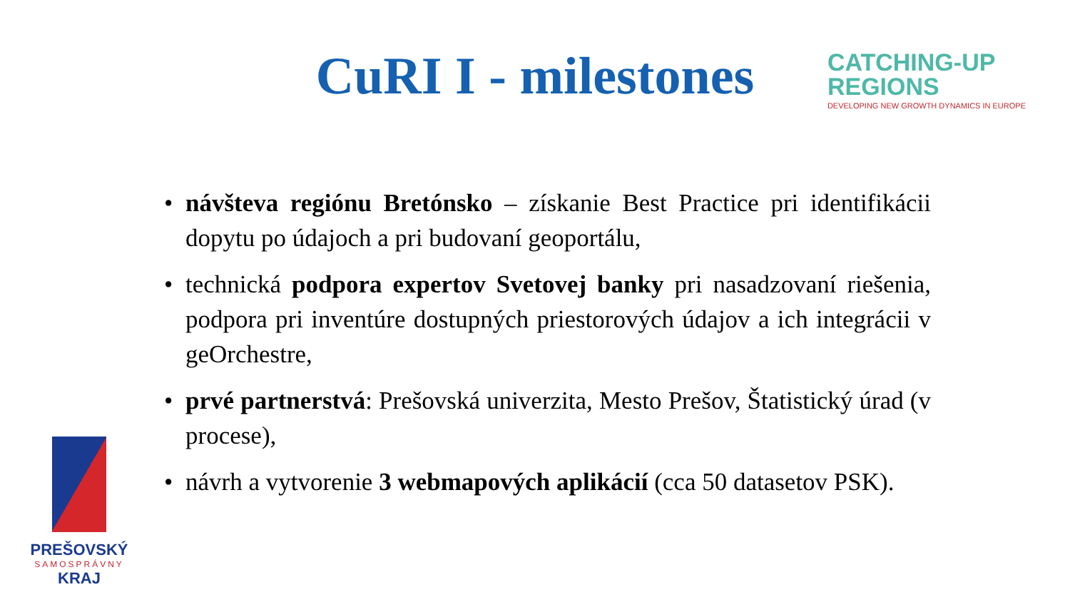CuRI I - milestones
CATCHING-UP
REGIONS
DEVELOPING NEW GROWTH DYNAMICS IN EUROPE
• návšteva regiónu Bretónsko – získanie Best Practice pri identifikácii dopytu po údajoch a pri budovaní geoportálu,
• technická podpora expertov Svetovej banky pri nasadzovaní riešenia, podpora pri inventúre dostupných priestorových údajov a ich integrácii v geOrchestre,
• prvé partnerstvá: Prešovská univerzita, Mesto Prešov, Štatistický úrad (v procese),
• návrh a vytvorenie 3 webmapových aplikácií (cca 50 datasetov PSK).
PREŠOVSKÝ
SAMOSPRÁVNY
KRAJ